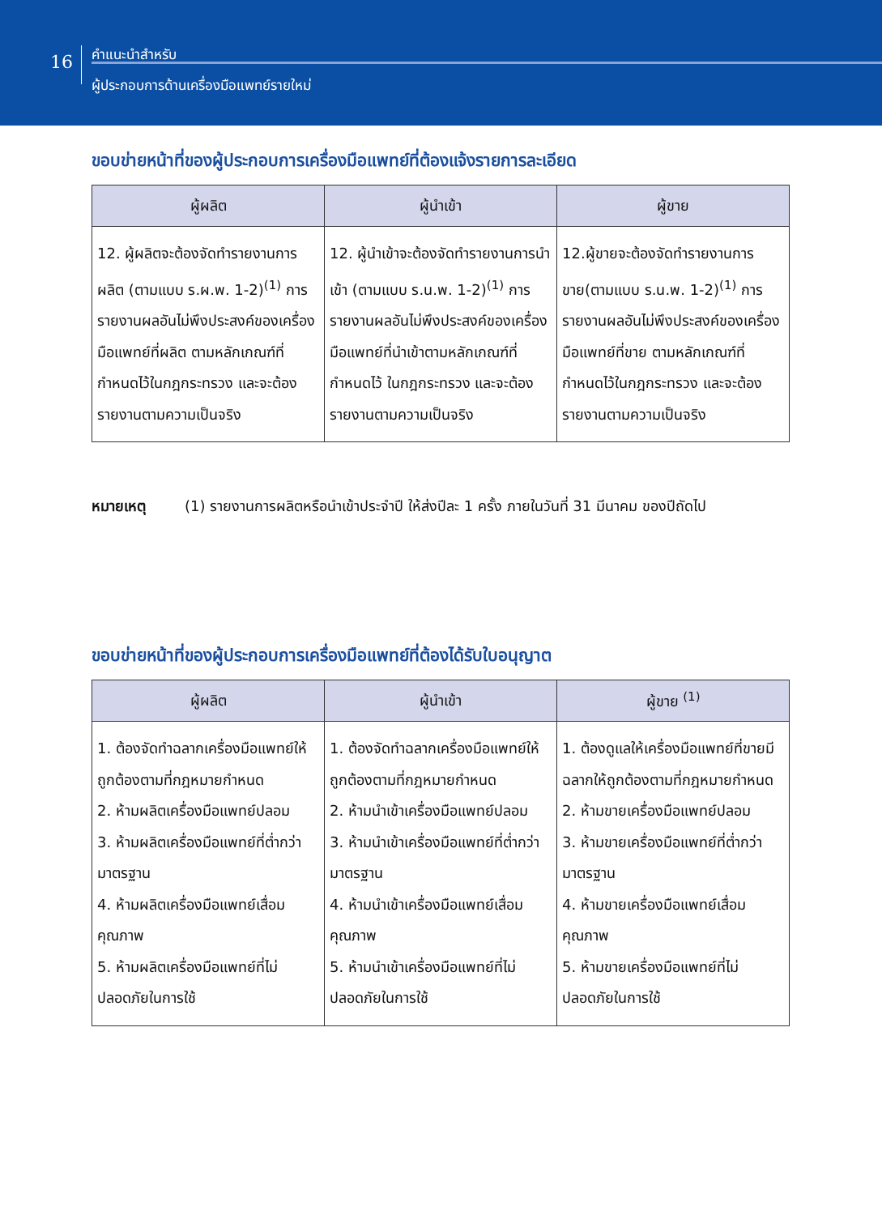16
คำแนะนำสำหรับ
ผู้ประกอบการด้านเครื่องมือแพทย์รายใหม่
ขอบข่ายหน้าที่ของผู้ประกอบการเครื่องมือแพทย์ที่ต้องแจ้งรายการละเอียด
| ผู้ผลิต | ผู้นำเข้า | ผู้ขาย |
| --- | --- | --- |
| 12. ผู้ผลิตจะต้องจัดทำรายงานการผลิต (ตามแบบ ร.ผ.พ. 1-2)<sup>(1)</sup> การรายงานผลอันไม่พึงประสงค์ของเครื่องมือแพทย์ที่ผลิต ตามหลักเกณฑ์ที่กำหนดไว้ในกฎกระทรวง และจะต้องรายงานตามความเป็นจริง | 12. ผู้นำเข้าจะต้องจัดทำรายงานการนำเข้า (ตามแบบ ร.น.พ. 1-2)<sup>(1)</sup> การรายงานผลอันไม่พึงประสงค์ของเครื่องมือแพทย์ที่นำเข้าตามหลักเกณฑ์ที่กำหนดไว้ ในกฎกระทรวง และจะต้องรายงานตามความเป็นจริง | 12.ผู้ขายจะต้องจัดทำรายงานการขาย(ตามแบบ ร.น.พ. 1-2)<sup>(1)</sup> การรายงานผลอันไม่พึงประสงค์ของเครื่องมือแพทย์ที่ขาย ตามหลักเกณฑ์ที่กำหนดไว้ในกฎกระทรวง และจะต้องรายงานตามความเป็นจริง |
หมายเหตุ (1) รายงานการผลิตหรือนำเข้าประจำปี ให้ส่งปีละ 1 ครั้ง ภายในวันที่ 31 มีนาคม ของปีถัดไป
ขอบข่ายหน้าที่ของผู้ประกอบการเครื่องมือแพทย์ที่ต้องได้รับใบอนุญาต
| ผู้ผลิต | ผู้นำเข้า | ผู้ขาย <sup>(1)</sup> |
| --- | --- | --- |
| 1. ต้องจัดทำฉลากเครื่องมือแพทย์ให้ถูกต้องตามที่กฎหมายกำหนด 2. ห้ามผลิตเครื่องมือแพทย์ปลอม 3. ห้ามผลิตเครื่องมือแพทย์ที่ต่ำกว่ามาตรฐาน 4. ห้ามผลิตเครื่องมือแพทย์เสื่อมคุณภาพ 5. ห้ามผลิตเครื่องมือแพทย์ที่ไม่ปลอดภัยในการใช้ | 1. ต้องจัดทำฉลากเครื่องมือแพทย์ให้ถูกต้องตามที่กฎหมายกำหนด 2. ห้ามนำเข้าเครื่องมือแพทย์ปลอม 3. ห้ามนำเข้าเครื่องมือแพทย์ที่ต่ำกว่ามาตรฐาน 4. ห้ามนำเข้าเครื่องมือแพทย์เสื่อมคุณภาพ 5. ห้ามนำเข้าเครื่องมือแพทย์ที่ไม่ปลอดภัยในการใช้ | 1. ต้องดูแลให้เครื่องมือแพทย์ที่ขายมีฉลากให้ถูกต้องตามที่กฎหมายกำหนด 2. ห้ามขายเครื่องมือแพทย์ปลอม 3. ห้ามขายเครื่องมือแพทย์ที่ต่ำกว่ามาตรฐาน 4. ห้ามขายเครื่องมือแพทย์เสื่อมคุณภาพ 5. ห้ามขายเครื่องมือแพทย์ที่ไม่ปลอดภัยในการใช้ |